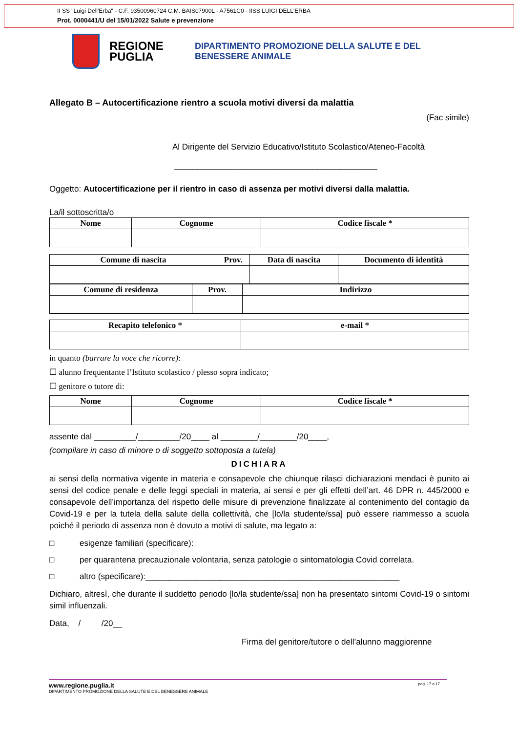II SS "Luigi Dell'Erba" - C.F. 93500960724 C.M. BAIS07900L - A7561C0 - IISS LUIGI DELL'ERBA
Prot. 0000441/U del 15/01/2022 Salute e prevenzione
REGIONE PUGLIA
DIPARTIMENTO PROMOZIONE DELLA SALUTE E DEL
BENESSERE ANIMALE
Allegato B – Autocertificazione rientro a scuola motivi diversi da malattia
(Fac simile)
Al Dirigente del Servizio Educativo/Istituto Scolastico/Ateneo-Facoltà
____________________________________________
Oggetto: Autocertificazione per il rientro in caso di assenza per motivi diversi dalla malattia.
La/il sottoscritta/o
| Nome | Cognome | Codice fiscale * |
| --- | --- | --- |
| Comune di nascita | Prov. | Data di nascita | Documento di identità |
| --- | --- | --- | --- |
| Comune di residenza | Prov. | Indirizzo |
| --- | --- | --- |
| Recapito telefonico * | e-mail * |
| --- | --- |
in quanto (barrare la voce che ricorre):
☐ alunno frequentante l’Istituto scolastico / plesso sopra indicato;
☐ genitore o tutore di:
| Nome | Cognome | Codice fiscale * |
| --- | --- | --- |
assente dal _________/_________/20____ al ________/________/20____,
(compilare in caso di minore o di soggetto sottoposta a tutela)
DICHIARA
ai sensi della normativa vigente in materia e consapevole che chiunque rilasci dichiarazioni mendaci è punito ai sensi del codice penale e delle leggi speciali in materia, ai sensi e per gli effetti dell’art. 46 DPR n. 445/2000 e consapevole dell’importanza del rispetto delle misure di prevenzione finalizzate al contenimento del contagio da Covid-19 e per la tutela della salute della collettività, che [lo/la studente/ssa] può essere riammesso a scuola poiché il periodo di assenza non è dovuto a motivi di salute, ma legato a:
□ esigenze familiari (specificare):
□ per quarantena precauzionale volontaria, senza patologie o sintomatologia Covid correlata.
□ altro (specificare):_______________________________________________________
Dichiaro, altresì, che durante il suddetto periodo [lo/la studente/ssa] non ha presentato sintomi Covid-19 o sintomi simil influenzali.
Data, / /20__
Firma del genitore/tutore o dell’alunno maggiorenne
www.regione.puglia.it pag. 17 a 17
DIPARTIMENTO PROMOZIONE DELLA SALUTE E DEL BENESSERE ANIMALE